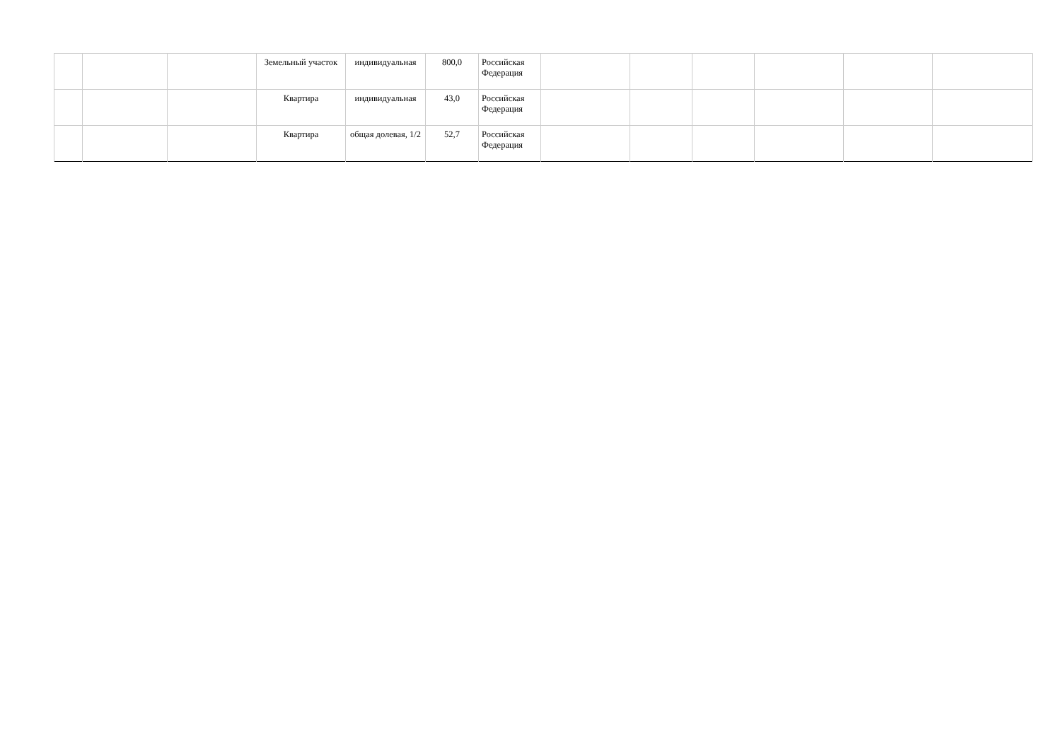| | | | Земельный участок | индивидуальная | 800,0 | Российская Федерация | | | | | | |
| | | | Квартира | индивидуальная | 43,0 | Российская Федерация | | | | | | |
| | | | Квартира | общая долевая, 1/2 | 52,7 | Российская Федерация | | | | | | |